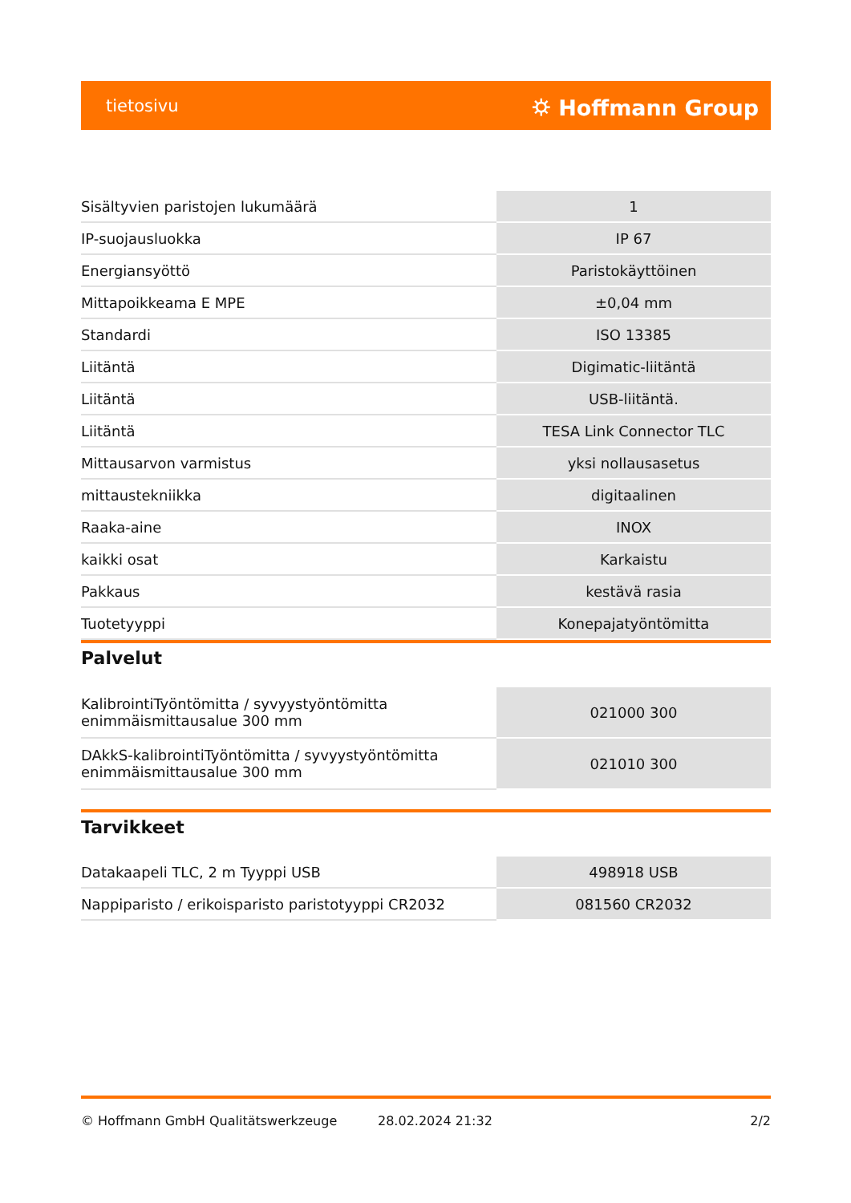tietosivu ⛭ Hoffmann Group
| Sisältyvien paristojen lukumäärä | 1 |
| IP-suojausluokka | IP 67 |
| Energiansyöttö | Paristokäyttöinen |
| Mittapoikkeama E MPE | ±0,04 mm |
| Standardi | ISO 13385 |
| Liitäntä | Digimatic-liitäntä |
| Liitäntä | USB-liitäntä. |
| Liitäntä | TESA Link Connector TLC |
| Mittausarvon varmistus | yksi nollausasetus |
| mittaustekniikka | digitaalinen |
| Raaka-aine | INOX |
| kaikki osat | Karkaistu |
| Pakkaus | kestävä rasia |
| Tuotetyyppi | Konepajatyöntömitta |
Palvelut
| KalibrointiTyöntömitta / syvyystyöntömitta enimmäismittausalue 300 mm | 021000 300 |
| DAkkS-kalibrointiTyöntömitta / syvyystyöntömitta enimmäismittausalue 300 mm | 021010 300 |
Tarvikkeet
| Datakaapeli TLC, 2 m Tyyppi USB | 498918 USB |
| Nappiparisto / erikoisparisto paristotyyppi CR2032 | 081560 CR2032 |
© Hoffmann GmbH Qualitätswerkzeuge 28.02.2024 21:32 2/2